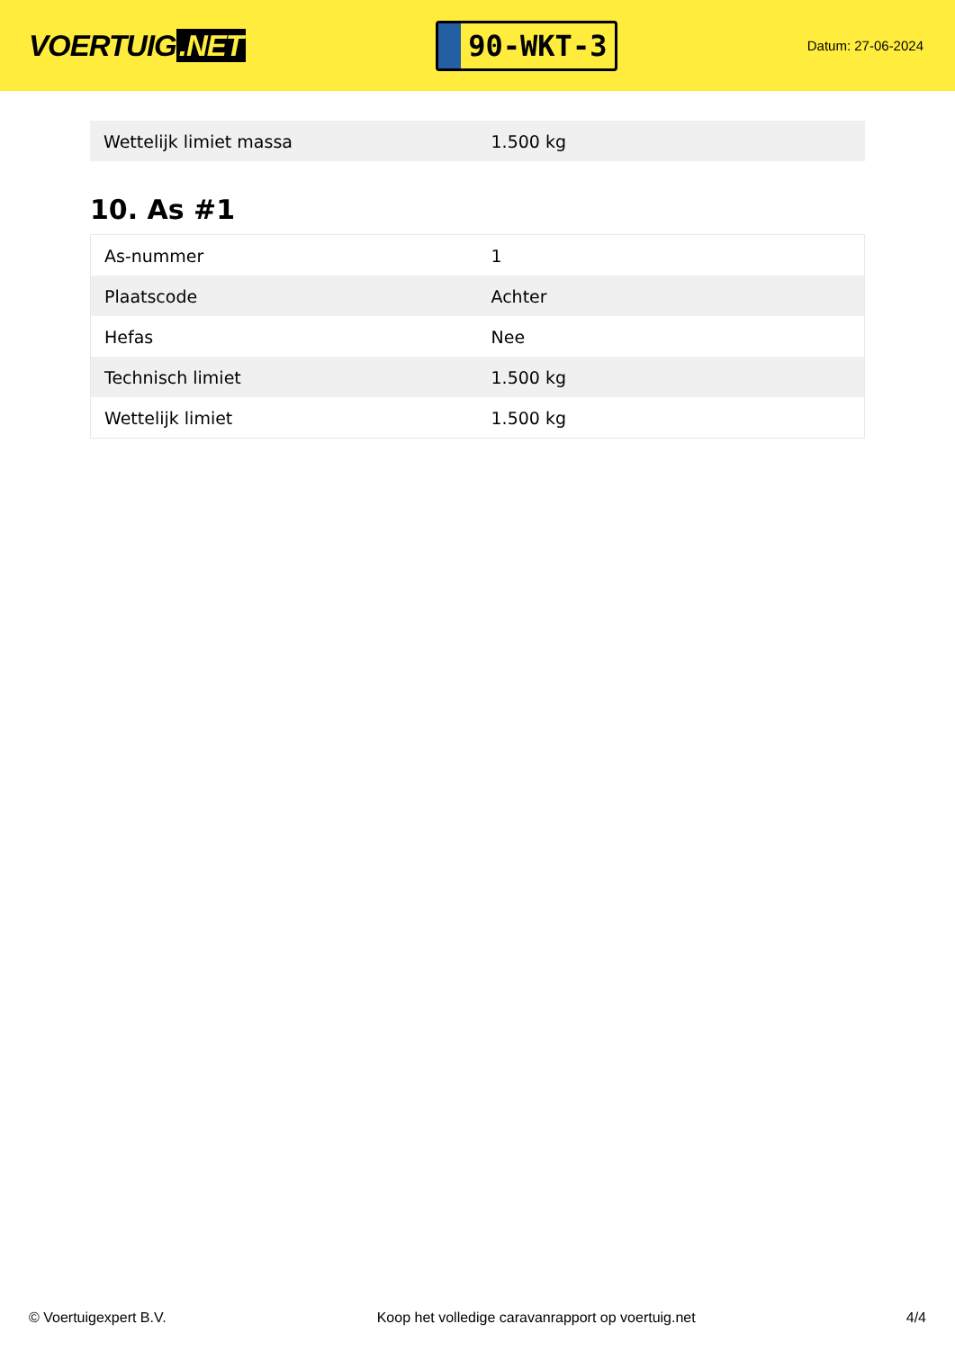VOERTUIG.NET
90-WKT-3
Datum: 27-06-2024
| Wettelijk limiet massa | 1.500 kg |
10. As #1
| As-nummer | 1 |
| Plaatscode | Achter |
| Hefas | Nee |
| Technisch limiet | 1.500 kg |
| Wettelijk limiet | 1.500 kg |
© Voertuigexpert B.V. Koop het volledige caravanrapport op voertuig.net 4/4